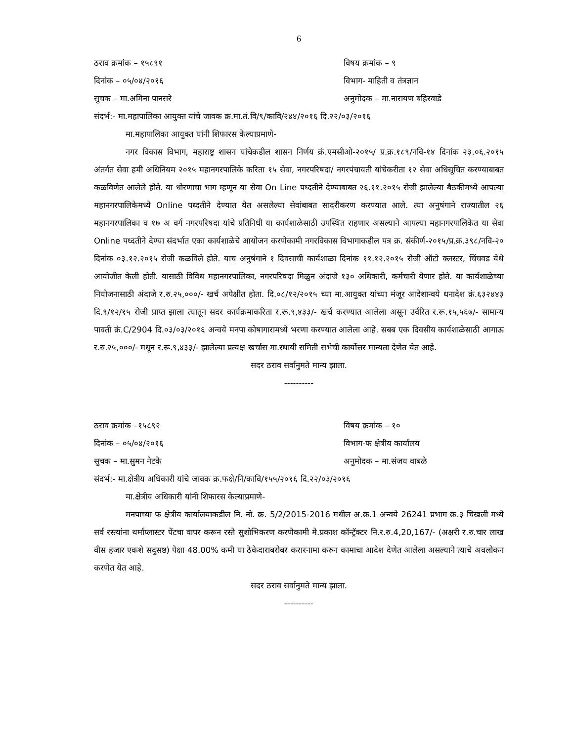6
ठराव क्रमांक – १५८९१ विषय क्रमांक – ९
दिनांक – ०५/०४/२०१६ विभाग- माहिती व तंत्रज्ञान
सुचक – मा.अमिना पानसरे अनुमोदक – मा.नारायण बहिरवाडे
संदर्भ:- मा.महापालिका आयुक्त यांचे जावक क्र.मा.तं.वि/९/कावि/२४४/२०१६ दि.२२/०३/२०१६
मा.महापालिका आयुक्त यांनी शिफारस केल्याप्रमाणे-
नगर विकास विभाग, महाराष्ट्र शासन यांचेकडील शासन निर्णय क्रं.एमसीओ-२०१५/ प्र.क्र.१८९/नवि-१४ दिनांक २३.०६.२०१५ अंतर्गत सेवा हमी अधिनियम २०१५ महानगरपालिके करिता १५ सेवा, नगरपरिषदा/ नगरपंचायती यांचेकरीता १२ सेवा अधिसूचित करण्याबाबत कळविणेत आलेले होते. या धोरणाचा भाग म्हणून या सेवा On Line पध्दतीने देण्याबाबत २६.११.२०१५ रोजी झालेल्या बैठकीमध्ये आपल्या महानगरपालिकेमध्ये Online पध्दतीने देण्यात येत असलेल्या सेवांबाबत सादरीकरण करण्यात आले. त्या अनुषंगाने राज्यातील २६ महानगरपालिका व १७ अ वर्ग नगरपरिषदा यांचे प्रतिनिधी या कार्यशाळेसाठी उपस्थित राहणार असल्याने आपल्या महानगरपालिकेत या सेवा Online पध्दतीने देण्या संदर्भात एका कार्यशाळेचे आयोजन करणेकामी नगरविकास विभागाकडील पत्र क्र. संकीर्ण-२०१५/प्र.क्र.३९८/नवि-२० दिनांक ०३.१२.२०१५ रोजी कळविले होते. याच अनुषंगाने १ दिवसाची कार्यशाळा दिनांक ११.१२.२०१५ रोजी ऑटो क्लस्टर, चिंचवड येथे आयोजीत केली होती. यासाठी विविध महानगरपालिका, नगरपरिषदा मिळुन अंदाजे १३० अधिकारी, कर्मचारी येणार होते. या कार्यशाळेच्या नियोजनासाठी अंदाजे र.रु.२५,०००/- खर्च अपेक्षीत होता. दि.०८/१२/२०१५ च्या मा.आयुक्त यांच्या मंजूर आदेशान्वये धनादेश क्रं.६३२४४३ दि.९/१२/१५ रोजी प्राप्त झाला त्यातून सदर कार्यक्रमाकरिता र.रू.९,४३३/- खर्च करण्यात आलेला असून उर्वरित र.रू.१५,५६७/- सामान्य पावती क्रं.C/2904 दि.०३/०३/२०१६ अन्वये मनपा कोषागारामध्ये भरणा करण्यात आलेला आहे. सबब एक दिवसीय कार्यशाळेसाठी आगाऊ र.रु.२५,०००/- मधून र.रू.९,४३३/- झालेल्या प्रत्यक्ष खर्चास मा.स्थायी समिती सभेची कार्योत्तर मान्यता देणेत येत आहे.
सदर ठराव सर्वानुमते मान्य झाला.
----------
ठराव क्रमांक –१५८९२ विषय क्रमांक – १०
दिनांक – ०५/०४/२०१६ विभाग-फ क्षेत्रीय कार्यालय
सुचक – मा.सुमन नेटके अनुमोदक – मा.संजय वाबळे
संदर्भ:- मा.क्षेत्रीय अधिकारी यांचे जावक क्र.फक्षे/नि/कावि/१५५/२०१६ दि.२२/०३/२०१६
मा.क्षेत्रीय अधिकारी यांनी शिफारस केल्याप्रमाणे-
मनपाच्या फ क्षेत्रीय कार्यालयाकडील नि. नो. क्र. 5/2/2015-2016 मधील अ.क्र.1 अन्वये 26241 प्रभाग क्र.३ चिखली मध्ये सर्व रस्त्यांना थर्माप्लास्टर पेंटचा वापर करून रस्ते सुशोभिकरण करणेकामी मे.प्रकाश कॉन्ट्रॅक्टर नि.र.रु.4,20,167/- (अक्षरी र.रु.चार लाख वीस हजार एकशे सदुसष्ठ) पेक्षा 48.00% कमी या ठेकेदाराबरोबर करारनामा करुन कामाचा आदेश देणेत आलेला असल्याने त्याचे अवलोकन करणेत येत आहे.
सदर ठराव सर्वानुमते मान्य झाला.
----------